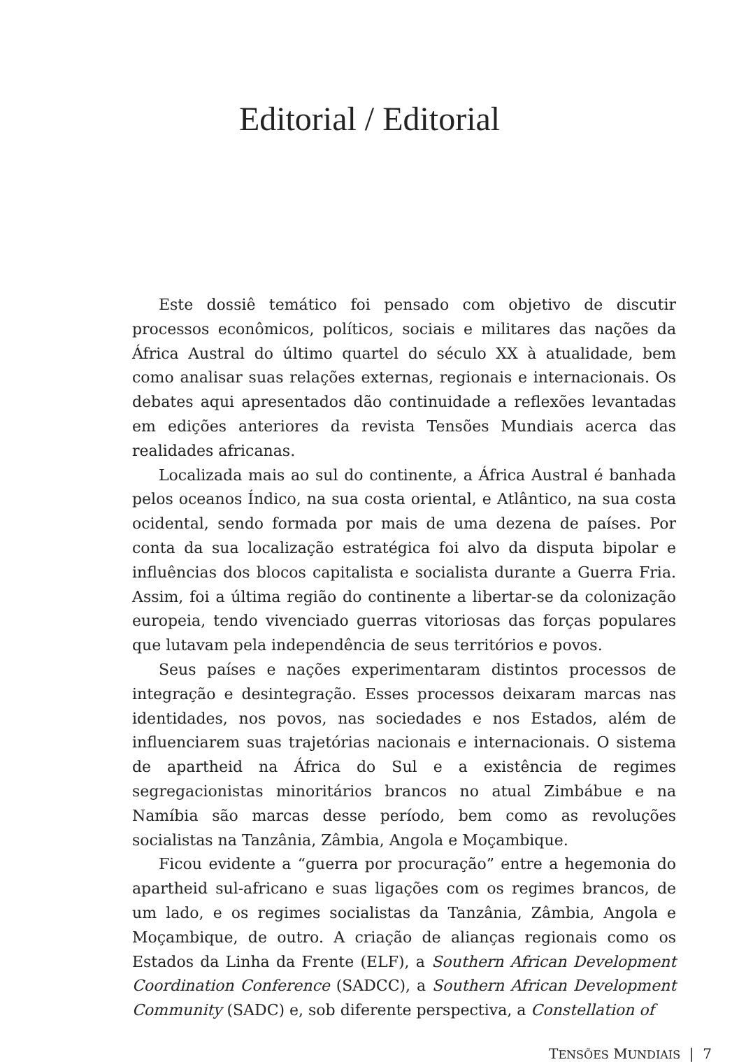Editorial / Editorial
Este dossiê temático foi pensado com objetivo de discutir processos econômicos, políticos, sociais e militares das nações da África Austral do último quartel do século XX à atualidade, bem como analisar suas relações externas, regionais e internacionais. Os debates aqui apresentados dão continuidade a reflexões levantadas em edições anteriores da revista Tensões Mundiais acerca das realidades africanas.
Localizada mais ao sul do continente, a África Austral é banhada pelos oceanos Índico, na sua costa oriental, e Atlântico, na sua costa ocidental, sendo formada por mais de uma dezena de países. Por conta da sua localização estratégica foi alvo da disputa bipolar e influências dos blocos capitalista e socialista durante a Guerra Fria. Assim, foi a última região do continente a libertar-se da colonização europeia, tendo vivenciado guerras vitoriosas das forças populares que lutavam pela independência de seus territórios e povos.
Seus países e nações experimentaram distintos processos de integração e desintegração. Esses processos deixaram marcas nas identidades, nos povos, nas sociedades e nos Estados, além de influenciarem suas trajetórias nacionais e internacionais. O sistema de apartheid na África do Sul e a existência de regimes segregacionistas minoritários brancos no atual Zimbábue e na Namíbia são marcas desse período, bem como as revoluções socialistas na Tanzânia, Zâmbia, Angola e Moçambique.
Ficou evidente a “guerra por procuração” entre a hegemonia do apartheid sul-africano e suas ligações com os regimes brancos, de um lado, e os regimes socialistas da Tanzânia, Zâmbia, Angola e Moçambique, de outro. A criação de alianças regionais como os Estados da Linha da Frente (ELF), a Southern African Development Coordination Conference (SADCC), a Southern African Development Community (SADC) e, sob diferente perspectiva, a Constellation of
TENSÕES MUNDIAIS | 7